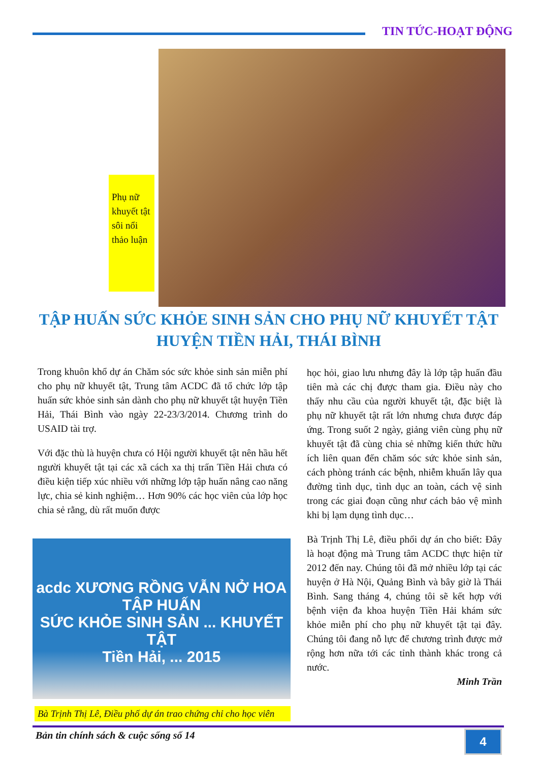TIN TỨC-HOẠT ĐỘNG
Phụ nữ khuyết tật sôi nổi thảo luận
TẬP HUẤN SỨC KHỎE SINH SẢN CHO PHỤ NỮ KHUYẾT TẬT HUYỆN TIỀN HẢI, THÁI BÌNH
Trong khuôn khổ dự án Chăm sóc sức khỏe sinh sản miễn phí cho phụ nữ khuyết tật, Trung tâm ACDC đã tổ chức lớp tập huấn sức khỏe sinh sản dành cho phụ nữ khuyết tật huyện Tiền Hải, Thái Bình vào ngày 22-23/3/2014. Chương trình do USAID tài trợ.
Với đặc thù là huyện chưa có Hội người khuyết tật nên hầu hết người khuyết tật tại các xã cách xa thị trấn Tiền Hải chưa có điều kiện tiếp xúc nhiều với những lớp tập huấn nâng cao năng lực, chia sẻ kinh nghiệm… Hơn 90% các học viên của lớp học chia sẻ rằng, dù rất muốn được
học hỏi, giao lưu nhưng đây là lớp tập huấn đầu tiên mà các chị được tham gia. Điều này cho thấy nhu cầu của người khuyết tật, đặc biệt là phụ nữ khuyết tật rất lớn nhưng chưa được đáp ứng. Trong suốt 2 ngày, giảng viên cùng phụ nữ khuyết tật đã cùng chia sẻ những kiến thức hữu ích liên quan đến chăm sóc sức khỏe sinh sản, cách phòng tránh các bệnh, nhiễm khuẩn lây qua đường tình dục, tình dục an toàn, cách vệ sinh trong các giai đoạn cũng như cách bảo vệ mình khi bị lạm dụng tình dục…
Bà Trịnh Thị Lê, điều phối dự án cho biết: Đây là hoạt động mà Trung tâm ACDC thực hiện từ 2012 đến nay. Chúng tôi đã mở nhiều lớp tại các huyện ở Hà Nội, Quảng Bình và bây giờ là Thái Bình. Sang tháng 4, chúng tôi sẽ kết hợp với bệnh viện đa khoa huyện Tiền Hải khám sức khỏe miễn phí cho phụ nữ khuyết tật tại đây. Chúng tôi đang nỗ lực để chương trình được mở rộng hơn nữa tới các tỉnh thành khác trong cả nước.
Minh Trần
acdc XƯƠNG RỒNG VẪN NỞ HOA
TẬP HUẤN
SỨC KHỎE SINH SẢN ... KHUYẾT TẬT
Tiền Hải, ... 2015
Bà Trịnh Thị Lê, Điều phố dự án trao chứng chỉ cho học viên
Bản tin chính sách & cuộc sống số 14
4